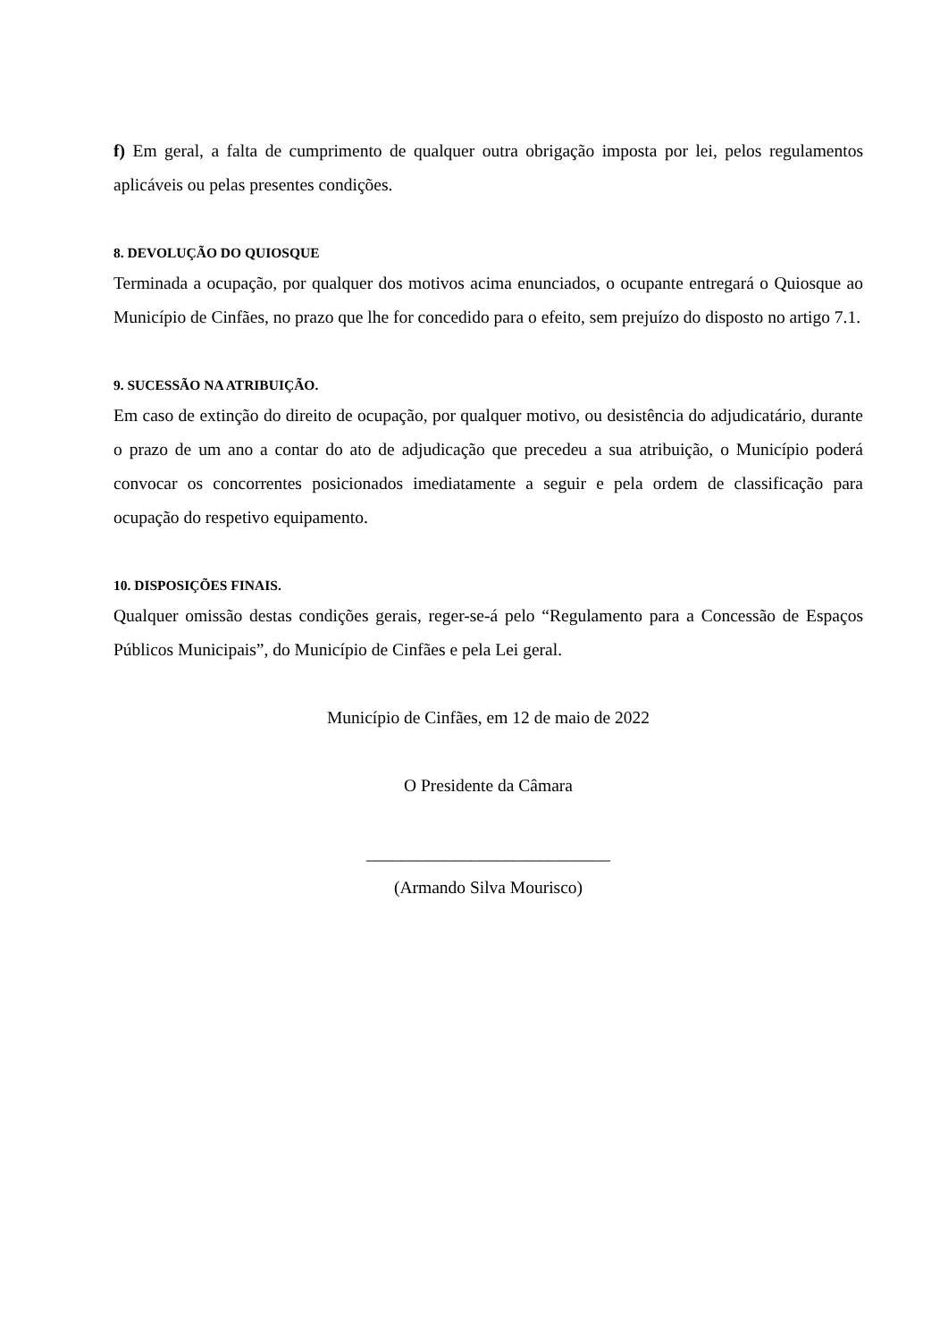f) Em geral, a falta de cumprimento de qualquer outra obrigação imposta por lei, pelos regulamentos aplicáveis ou pelas presentes condições.
8. DEVOLUÇÃO DO QUIOSQUE
Terminada a ocupação, por qualquer dos motivos acima enunciados, o ocupante entregará o Quiosque ao Município de Cinfães, no prazo que lhe for concedido para o efeito, sem prejuízo do disposto no artigo 7.1.
9. SUCESSÃO NA ATRIBUIÇÃO.
Em caso de extinção do direito de ocupação, por qualquer motivo, ou desistência do adjudicatário, durante o prazo de um ano a contar do ato de adjudicação que precedeu a sua atribuição, o Município poderá convocar os concorrentes posicionados imediatamente a seguir e pela ordem de classificação para ocupação do respetivo equipamento.
10. DISPOSIÇÕES FINAIS.
Qualquer omissão destas condições gerais, reger-se-á pelo “Regulamento para a Concessão de Espaços Públicos Municipais”, do Município de Cinfães e pela Lei geral.
Município de Cinfães, em 12 de maio de 2022
O Presidente da Câmara
____________________________
(Armando Silva Mourisco)